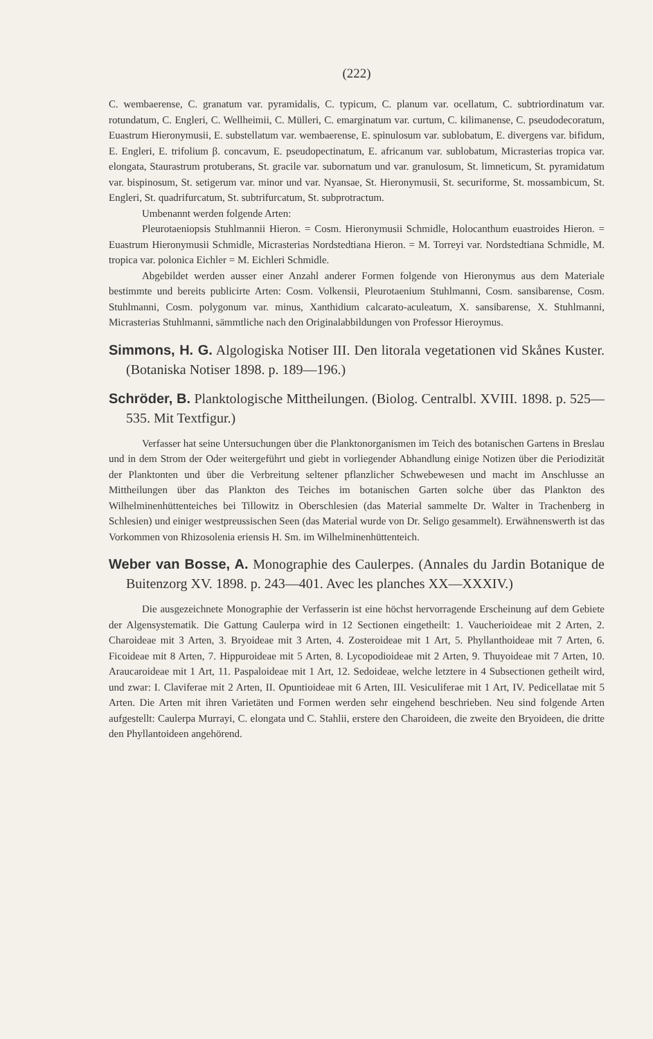(222)
C. wembaerense, C. granatum var. pyramidalis, C. typicum, C. planum var. ocellatum, C. subtriordinatum var. rotundatum, C. Engleri, C. Wellheimii, C. Mülleri, C. emarginatum var. curtum, C. kilimanense, C. pseudodecoratum, Euastrum Hieronymusii, E. substellatum var. wembaerense, E. spinulosum var. sublobatum, E. divergens var. bifidum, E. Engleri, E. trifolium β. concavum, E. pseudopectinatum, E. africanum var. sublobatum, Micrasterias tropica var. elongata, Staurastrum protuberans, St. gracile var. subornatum und var. granulosum, St. limneticum, St. pyramidatum var. bispinosum, St. setigerum var. minor und var. Nyansae, St. Hieronymusii, St. securiforme, St. mossambicum, St. Engleri, St. quadrifurcatum, St. subtrifurcatum, St. subprotractum.
Umbenannt werden folgende Arten:
Pleurotaeniopsis Stuhlmannii Hieron. = Cosm. Hieronymusii Schmidle, Holocanthum euastroides Hieron. = Euastrum Hieronymusii Schmidle, Micrasterias Nordstedtiana Hieron. = M. Torreyi var. Nordstedtiana Schmidle, M. tropica var. polonica Eichler = M. Eichleri Schmidle.
Abgebildet werden ausser einer Anzahl anderer Formen folgende von Hieronymus aus dem Materiale bestimmte und bereits publicirte Arten: Cosm. Volkensii, Pleurotaenium Stuhlmanni, Cosm. sansibarense, Cosm. Stuhlmanni, Cosm. polygonum var. minus, Xanthidium calcarato-aculeatum, X. sansibarense, X. Stuhlmanni, Micrasterias Stuhlmanni, sämmtliche nach den Originalabbildungen von Professor Hieroymus.
Simmons, H. G. Algologiska Notiser III. Den litorala vegetationen vid Skånes Kuster. (Botaniska Notiser 1898. p. 189—196.)
Schröder, B. Planktologische Mittheilungen. (Biolog. Centralbl. XVIII. 1898. p. 525—535. Mit Textfigur.)
Verfasser hat seine Untersuchungen über die Planktonorganismen im Teich des botanischen Gartens in Breslau und in dem Strom der Oder weitergeführt und giebt in vorliegender Abhandlung einige Notizen über die Periodizität der Planktonten und über die Verbreitung seltener pflanzlicher Schwebewesen und macht im Anschlusse an Mittheilungen über das Plankton des Teiches im botanischen Garten solche über das Plankton des Wilhelminenhüttenteiches bei Tillowitz in Oberschlesien (das Material sammelte Dr. Walter in Trachenberg in Schlesien) und einiger westpreussischen Seen (das Material wurde von Dr. Seligo gesammelt). Erwähnenswerth ist das Vorkommen von Rhizosolenia eriensis H. Sm. im Wilhelminenhüttenteich.
Weber van Bosse, A. Monographie des Caulerpes. (Annales du Jardin Botanique de Buitenzorg XV. 1898. p. 243—401. Avec les planches XX—XXXIV.)
Die ausgezeichnete Monographie der Verfasserin ist eine höchst hervorragende Erscheinung auf dem Gebiete der Algensystematik. Die Gattung Caulerpa wird in 12 Sectionen eingetheilt: 1. Vaucherioideae mit 2 Arten, 2. Charoideae mit 3 Arten, 3. Bryoideae mit 3 Arten, 4. Zosteroideae mit 1 Art, 5. Phyllanthoideae mit 7 Arten, 6. Ficoideae mit 8 Arten, 7. Hippuroideae mit 5 Arten, 8. Lycopodioideae mit 2 Arten, 9. Thuyoideae mit 7 Arten, 10. Araucaroideae mit 1 Art, 11. Paspaloideae mit 1 Art, 12. Sedoideae, welche letztere in 4 Subsectionen getheilt wird, und zwar: I. Claviferae mit 2 Arten, II. Opuntioideae mit 6 Arten, III. Vesiculiferae mit 1 Art, IV. Pedicellatae mit 5 Arten. Die Arten mit ihren Varietäten und Formen werden sehr eingehend beschrieben. Neu sind folgende Arten aufgestellt: Caulerpa Murrayi, C. elongata und C. Stahlii, erstere den Charoideen, die zweite den Bryoideen, die dritte den Phyllantoideen angehörend.